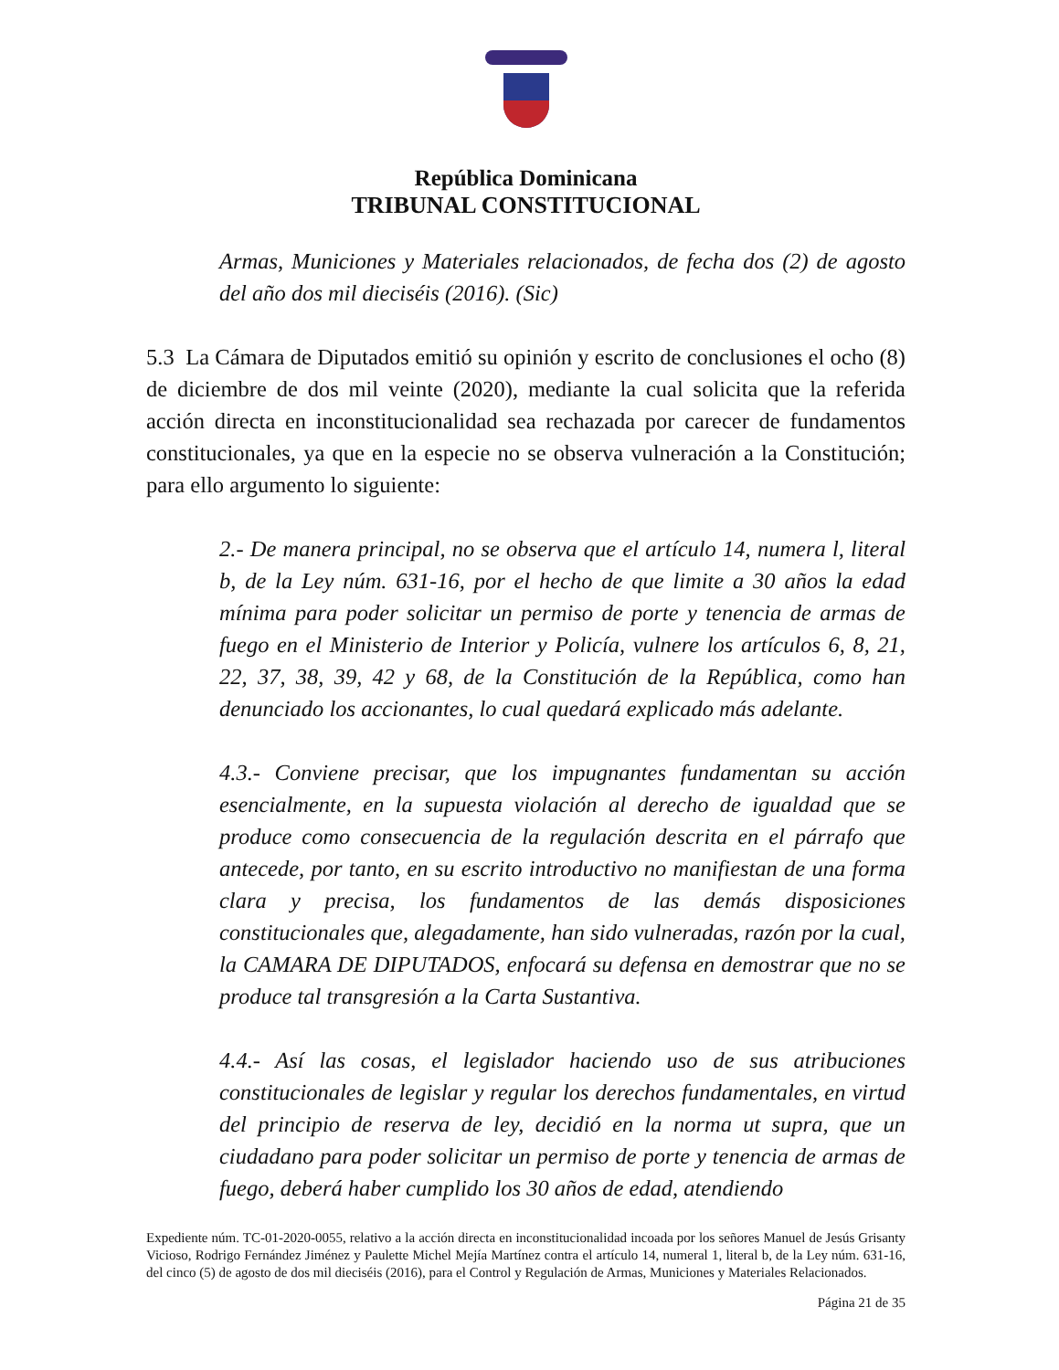República Dominicana
TRIBUNAL CONSTITUCIONAL
Armas, Municiones y Materiales relacionados, de fecha dos (2) de agosto del año dos mil dieciséis (2016). (Sic)
5.3 La Cámara de Diputados emitió su opinión y escrito de conclusiones el ocho (8) de diciembre de dos mil veinte (2020), mediante la cual solicita que la referida acción directa en inconstitucionalidad sea rechazada por carecer de fundamentos constitucionales, ya que en la especie no se observa vulneración a la Constitución; para ello argumento lo siguiente:
2.- De manera principal, no se observa que el artículo 14, numera l, literal b, de la Ley núm. 631-16, por el hecho de que limite a 30 años la edad mínima para poder solicitar un permiso de porte y tenencia de armas de fuego en el Ministerio de Interior y Policía, vulnere los artículos 6, 8, 21, 22, 37, 38, 39, 42 y 68, de la Constitución de la República, como han denunciado los accionantes, lo cual quedará explicado más adelante.
4.3.- Conviene precisar, que los impugnantes fundamentan su acción esencialmente, en la supuesta violación al derecho de igualdad que se produce como consecuencia de la regulación descrita en el párrafo que antecede, por tanto, en su escrito introductivo no manifiestan de una forma clara y precisa, los fundamentos de las demás disposiciones constitucionales que, alegadamente, han sido vulneradas, razón por la cual, la CAMARA DE DIPUTADOS, enfocará su defensa en demostrar que no se produce tal transgresión a la Carta Sustantiva.
4.4.- Así las cosas, el legislador haciendo uso de sus atribuciones constitucionales de legislar y regular los derechos fundamentales, en virtud del principio de reserva de ley, decidió en la norma ut supra, que un ciudadano para poder solicitar un permiso de porte y tenencia de armas de fuego, deberá haber cumplido los 30 años de edad, atendiendo
Expediente núm. TC-01-2020-0055, relativo a la acción directa en inconstitucionalidad incoada por los señores Manuel de Jesús Grisanty Vicioso, Rodrigo Fernández Jiménez y Paulette Michel Mejía Martínez contra el artículo 14, numeral 1, literal b, de la Ley núm. 631-16, del cinco (5) de agosto de dos mil dieciséis (2016), para el Control y Regulación de Armas, Municiones y Materiales Relacionados.
Página 21 de 35